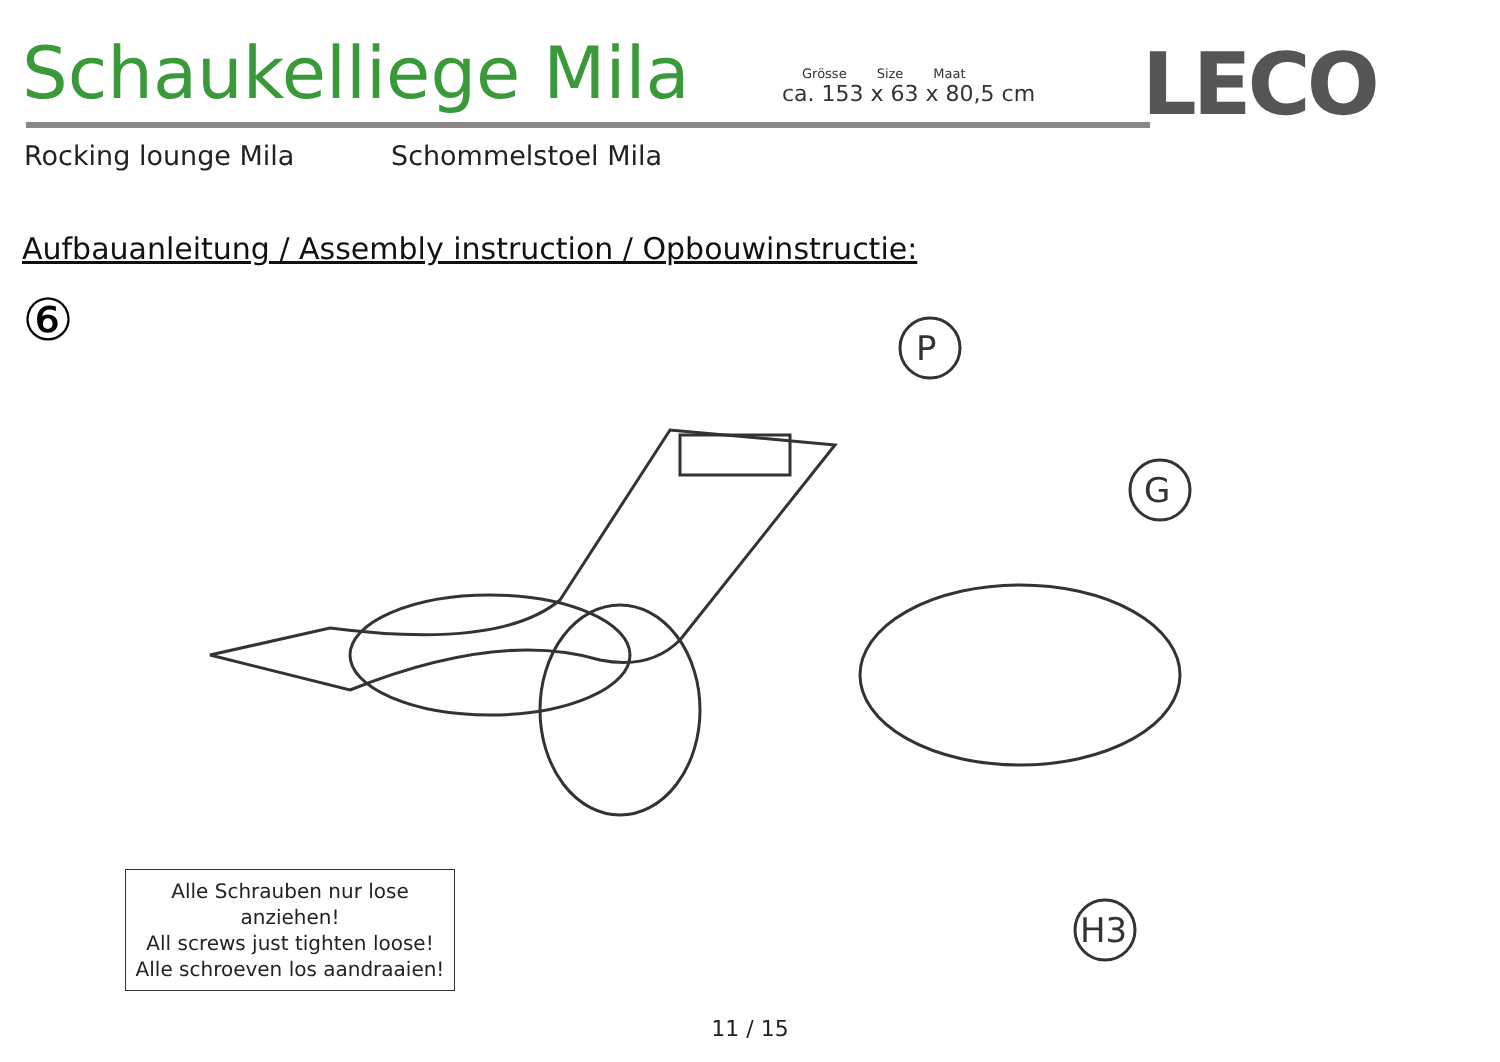Schaukelliege Mila
Grösse Size Maat
ca. 153 x 63 x 80,5 cm
LECO
Rocking lounge Mila Schommelstoel Mila
Aufbauanleitung / Assembly instruction / Opbouwinstructie:
⑥
P
G
H3
Alle Schrauben nur lose anziehen!
All screws just tighten loose!
Alle schroeven los aandraaien!
11 / 15